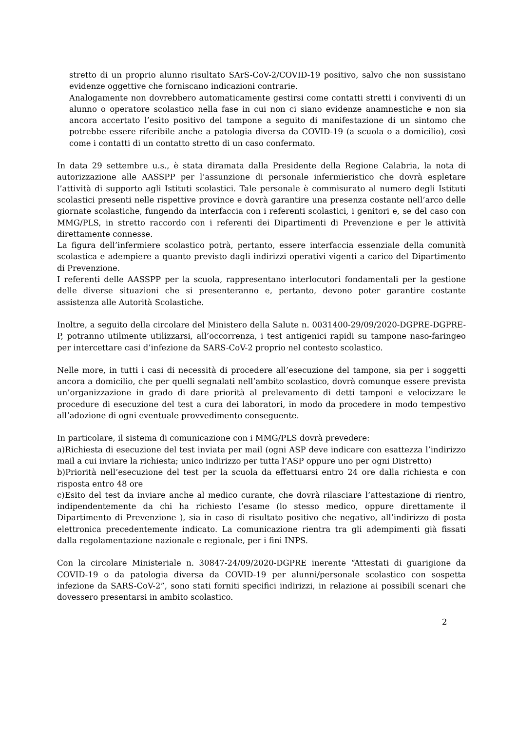stretto di un proprio alunno risultato SArS-CoV-2/COVID-19 positivo, salvo che non sussistano evidenze oggettive che forniscano indicazioni contrarie.
Analogamente non dovrebbero automaticamente gestirsi come contatti stretti i conviventi di un alunno o operatore scolastico nella fase in cui non ci siano evidenze anamnestiche e non sia ancora accertato l’esito positivo del tampone a seguito di manifestazione di un sintomo che potrebbe essere riferibile anche a patologia diversa da COVID-19 (a scuola o a domicilio), così come i contatti di un contatto stretto di un caso confermato.
In data 29 settembre u.s., è stata diramata dalla Presidente della Regione Calabria, la nota di autorizzazione alle AASSPP per l’assunzione di personale infermieristico che dovrà espletare l’attività di supporto agli Istituti scolastici. Tale personale è commisurato al numero degli Istituti scolastici presenti nelle rispettive province e dovrà garantire una presenza costante nell’arco delle giornate scolastiche, fungendo da interfaccia con i referenti scolastici, i genitori e, se del caso con MMG/PLS, in stretto raccordo con i referenti dei Dipartimenti di Prevenzione e per le attività direttamente connesse.
La figura dell’infermiere scolastico potrà, pertanto, essere interfaccia essenziale della comunità scolastica e adempiere a quanto previsto dagli indirizzi operativi vigenti a carico del Dipartimento di Prevenzione.
I referenti delle AASSPP per la scuola, rappresentano interlocutori fondamentali per la gestione delle diverse situazioni che si presenteranno e, pertanto, devono poter garantire costante assistenza alle Autorità Scolastiche.
Inoltre, a seguito della circolare del Ministero della Salute n. 0031400-29/09/2020-DGPRE-DGPRE-P, potranno utilmente utilizzarsi, all’occorrenza, i test antigenici rapidi su tampone naso-faringeo per intercettare casi d’infezione da SARS-CoV-2 proprio nel contesto scolastico.
Nelle more, in tutti i casi di necessità di procedere all’esecuzione del tampone, sia per i soggetti ancora a domicilio, che per quelli segnalati nell’ambito scolastico, dovrà comunque essere prevista un’organizzazione in grado di dare priorità al prelevamento di detti tamponi e velocizzare le procedure di esecuzione del test a cura dei laboratori, in modo da procedere in modo tempestivo all’adozione di ogni eventuale provvedimento conseguente.
In particolare, il sistema di comunicazione con i MMG/PLS dovrà prevedere:
a)Richiesta di esecuzione del test inviata per mail (ogni ASP deve indicare con esattezza l’indirizzo mail a cui inviare la richiesta; unico indirizzo per tutta l’ASP oppure uno per ogni Distretto)
b)Priorità nell’esecuzione del test per la scuola da effettuarsi entro 24 ore dalla richiesta e con risposta entro 48 ore
c)Esito del test da inviare anche al medico curante, che dovrà rilasciare l’attestazione di rientro, indipendentemente da chi ha richiesto l’esame (lo stesso medico, oppure direttamente il Dipartimento di Prevenzione ), sia in caso di risultato positivo che negativo, all’indirizzo di posta elettronica precedentemente indicato. La comunicazione rientra tra gli adempimenti già fissati dalla regolamentazione nazionale e regionale, per i fini INPS.
Con la circolare Ministeriale n. 30847-24/09/2020-DGPRE inerente “Attestati di guarigione da COVID-19 o da patologia diversa da COVID-19 per alunni/personale scolastico con sospetta infezione da SARS-CoV-2”, sono stati forniti specifici indirizzi, in relazione ai possibili scenari che dovessero presentarsi in ambito scolastico.
2